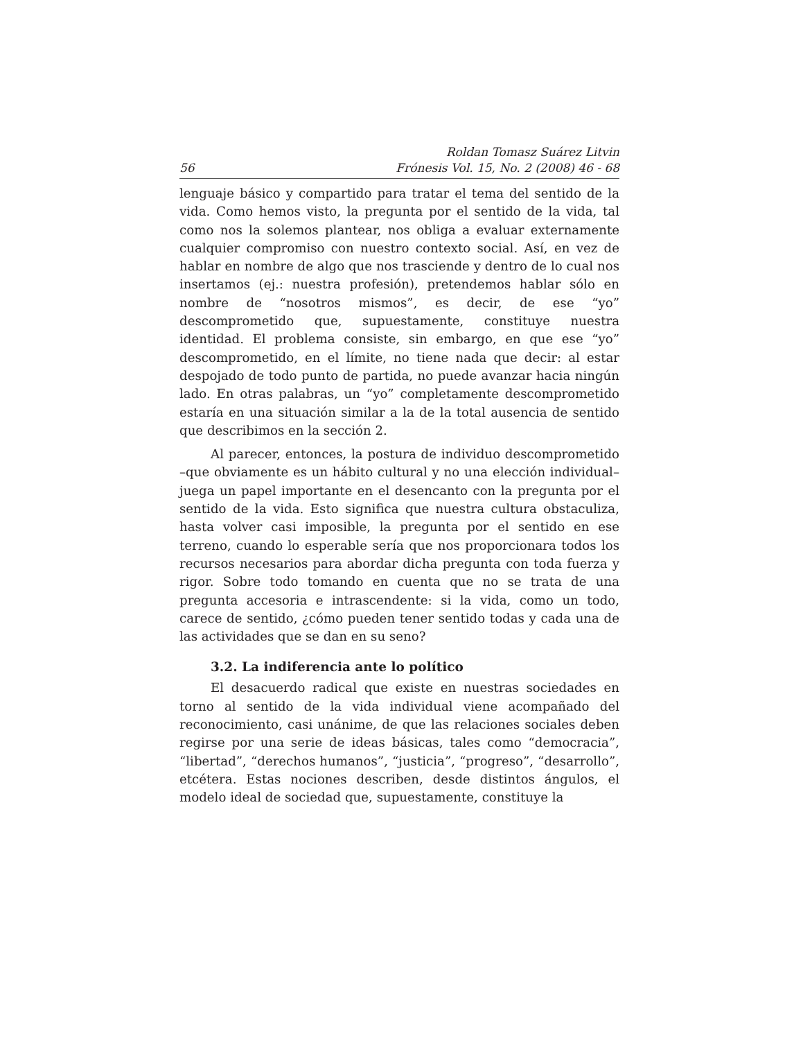56 Roldan Tomasz Suárez Litvin
Frónesis Vol. 15, No. 2 (2008) 46 - 68
lenguaje básico y compartido para tratar el tema del sentido de la vida. Como hemos visto, la pregunta por el sentido de la vida, tal como nos la solemos plantear, nos obliga a evaluar externamente cualquier compromiso con nuestro contexto social. Así, en vez de hablar en nombre de algo que nos trasciende y dentro de lo cual nos insertamos (ej.: nuestra profesión), pretendemos hablar sólo en nombre de “nosotros mismos”, es decir, de ese “yo” descomprometido que, supuestamente, constituye nuestra identidad. El problema consiste, sin embargo, en que ese “yo” descomprometido, en el límite, no tiene nada que decir: al estar despojado de todo punto de partida, no puede avanzar hacia ningún lado. En otras palabras, un “yo” completamente descomprometido estaría en una situación similar a la de la total ausencia de sentido que describimos en la sección 2.
Al parecer, entonces, la postura de individuo descomprometido –que obviamente es un hábito cultural y no una elección individual– juega un papel importante en el desencanto con la pregunta por el sentido de la vida. Esto significa que nuestra cultura obstaculiza, hasta volver casi imposible, la pregunta por el sentido en ese terreno, cuando lo esperable sería que nos proporcionara todos los recursos necesarios para abordar dicha pregunta con toda fuerza y rigor. Sobre todo tomando en cuenta que no se trata de una pregunta accesoria e intrascendente: si la vida, como un todo, carece de sentido, ¿cómo pueden tener sentido todas y cada una de las actividades que se dan en su seno?
3.2. La indiferencia ante lo político
El desacuerdo radical que existe en nuestras sociedades en torno al sentido de la vida individual viene acompañado del reconocimiento, casi unánime, de que las relaciones sociales deben regirse por una serie de ideas básicas, tales como “democracia”, “libertad”, “derechos humanos”, “justicia”, “progreso”, “desarrollo”, etcétera. Estas nociones describen, desde distintos ángulos, el modelo ideal de sociedad que, supuestamente, constituye la